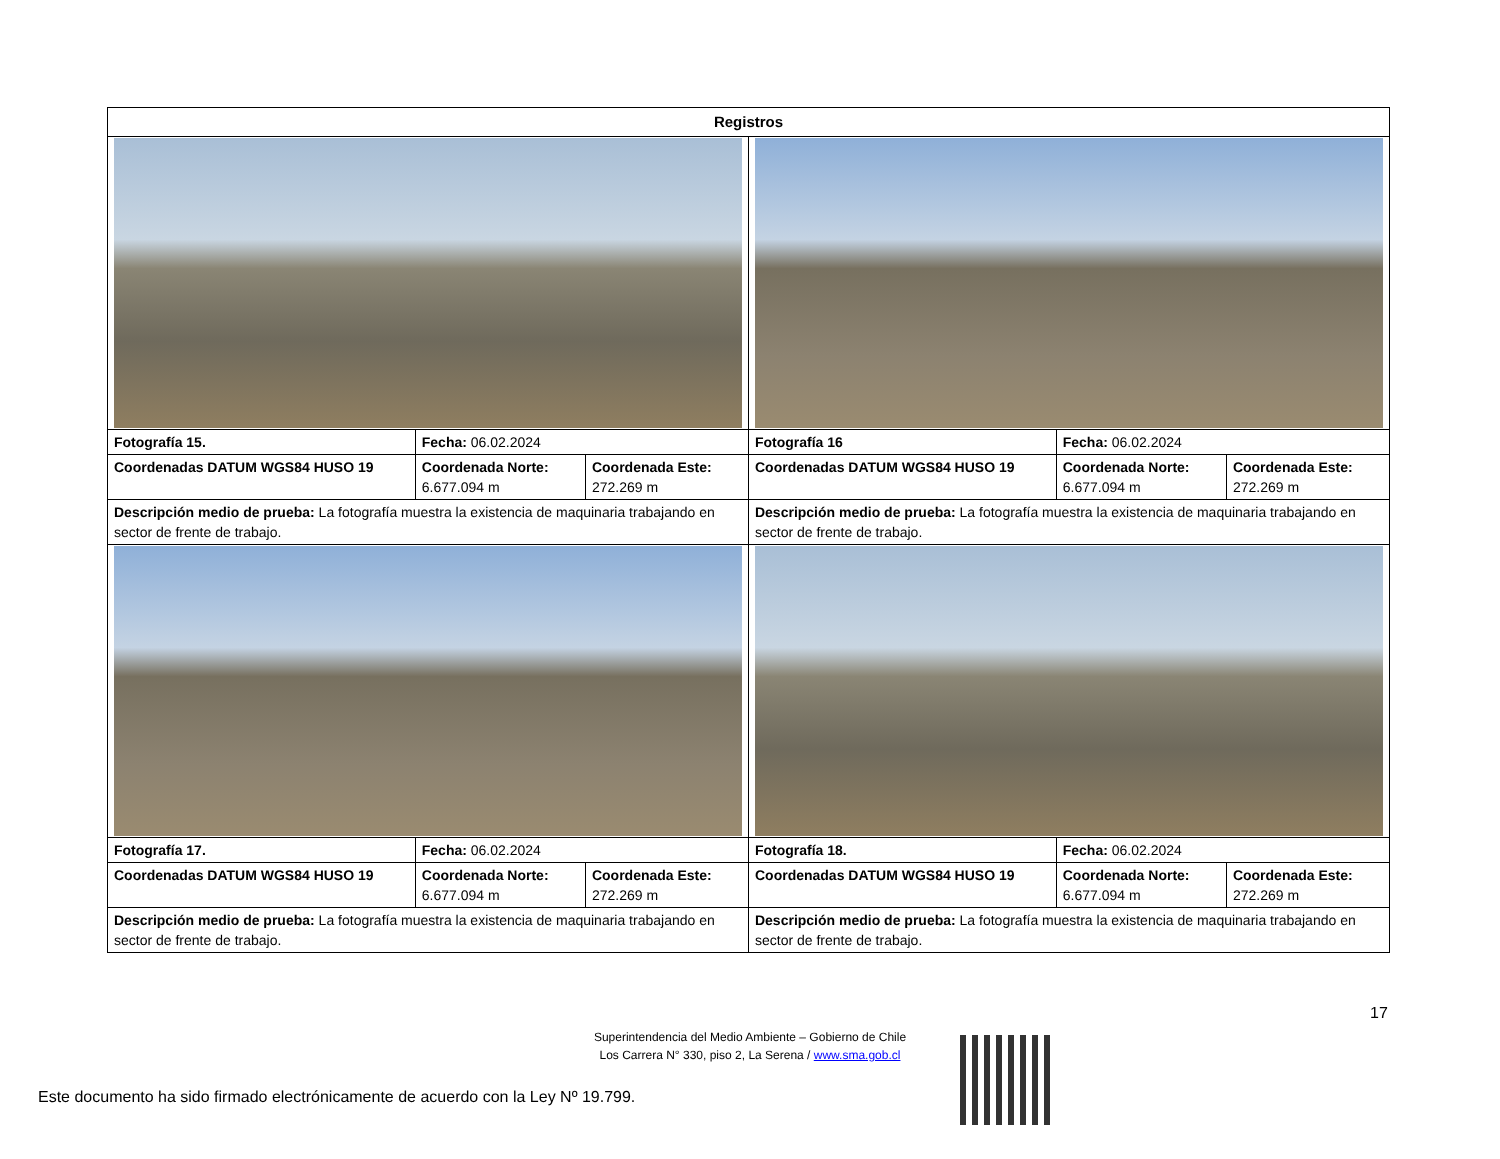| Registros | | | | | |
| --- | --- | --- | --- | --- | --- |
| Fotografía 15. | Fecha: 06.02.2024 | | Fotografía 16 | Fecha: 06.02.2024 | |
| Coordenadas DATUM WGS84 HUSO 19 | Coordenada Norte: 6.677.094 m | Coordenada Este: 272.269 m | Coordenadas DATUM WGS84 HUSO 19 | Coordenada Norte: 6.677.094 m | Coordenada Este: 272.269 m |
| Descripción medio de prueba: La fotografía muestra la existencia de maquinaria trabajando en sector de frente de trabajo. | | | Descripción medio de prueba: La fotografía muestra la existencia de maquinaria trabajando en sector de frente de trabajo. | | |
| Fotografía 17. | Fecha: 06.02.2024 | | Fotografía 18. | Fecha: 06.02.2024 | |
| Coordenadas DATUM WGS84 HUSO 19 | Coordenada Norte: 6.677.094 m | Coordenada Este: 272.269 m | Coordenadas DATUM WGS84 HUSO 19 | Coordenada Norte: 6.677.094 m | Coordenada Este: 272.269 m |
| Descripción medio de prueba: La fotografía muestra la existencia de maquinaria trabajando en sector de frente de trabajo. | | | Descripción medio de prueba: La fotografía muestra la existencia de maquinaria trabajando en sector de frente de trabajo. | | |
17
Superintendencia del Medio Ambiente – Gobierno de Chile
Los Carrera N° 330, piso 2, La Serena / www.sma.gob.cl
Este documento ha sido firmado electrónicamente de acuerdo con la Ley Nº 19.799.